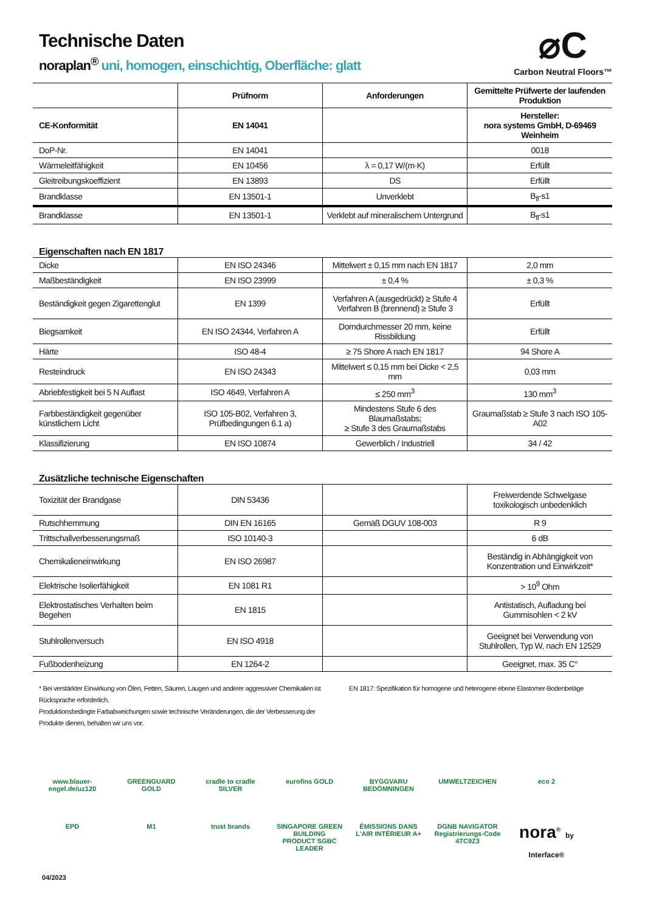Technische Daten
noraplan<sup>®</sup> uni, homogen, einschichtig, Oberfläche: glatt
⌀C
Carbon Neutral Floors™
| | Prüfnorm | Anforderungen | Gemittelte Prüfwerte der laufenden Produktion |
| --- | --- | --- | --- |
| CE-Konformität | EN 14041 | | Hersteller: nora systems GmbH, D-69469 Weinheim |
| DoP-Nr. | EN 14041 | | 0018 |
| Wärmeleitfähigkeit | EN 10456 | λ = 0,17 W/(m·K) | Erfüllt |
| Gleitreibungskoeffizient | EN 13893 | DS | Erfüllt |
| Brandklasse | EN 13501-1 | Unverklebt | B<sub>fl</sub>-s1 |
| Brandklasse | EN 13501-1 | Verklebt auf mineralischem Untergrund | B<sub>fl</sub>-s1 |
Eigenschaften nach EN 1817
| Dicke | EN ISO 24346 | Mittelwert ± 0,15 mm nach EN 1817 | 2,0 mm |
| Maßbeständigkeit | EN ISO 23999 | ± 0,4 % | ± 0,3 % |
| Beständigkeit gegen Zigarettenglut | EN 1399 | Verfahren A (ausgedrückt) ≥ Stufe 4 Verfahren B (brennend) ≥ Stufe 3 | Erfüllt |
| Biegsamkeit | EN ISO 24344, Verfahren A | Dorndurchmesser 20 mm, keine Rissbildung | Erfüllt |
| Härte | ISO 48-4 | ≥ 75 Shore A nach EN 1817 | 94 Shore A |
| Resteindruck | EN ISO 24343 | Mittelwert ≤ 0,15 mm bei Dicke < 2,5 mm | 0,03 mm |
| Abriebfestigkeit bei 5 N Auflast | ISO 4649, Verfahren A | ≤ 250 mm<sup>3</sup> | 130 mm<sup>3</sup> |
| Farbbeständigkeit gegenüber künstlichem Licht | ISO 105-B02, Verfahren 3, Prüfbedingungen 6.1 a) | Mindestens Stufe 6 des Blaumaßstabs; ≥ Stufe 3 des Graumaßstabs | Graumaßstab ≥ Stufe 3 nach ISO 105-A02 |
| Klassifizierung | EN ISO 10874 | Gewerblich / Industriell | 34 / 42 |
Zusätzliche technische Eigenschaften
| Toxizität der Brandgase | DIN 53436 | | Freiwerdende Schwelgase toxikologisch unbedenklich |
| Rutschhemmung | DIN EN 16165 | Gemäß DGUV 108-003 | R 9 |
| Trittschallverbesserungsmaß | ISO 10140-3 | | 6 dB |
| Chemikalieneinwirkung | EN ISO 26987 | | Beständig in Abhängigkeit von Konzentration und Einwirkzeit* |
| Elektrische Isolierfähigkeit | EN 1081 R1 | | > 10<sup>9</sup> Ohm |
| Elektrostatisches Verhalten beim Begehen | EN 1815 | | Antistatisch, Aufladung bei Gummisohlen < 2 kV |
| Stuhlrollenversuch | EN ISO 4918 | | Geeignet bei Verwendung von Stuhlrollen, Typ W, nach EN 12529 |
| Fußbodenheizung | EN 1264-2 | | Geeignet, max. 35 C° |
* Bei verstärkter Einwirkung von Ölen, Fetten, Säuren, Laugen und anderer aggressiver Chemikalien ist Rücksprache erforderlich.
Produktionsbedingte Farbabweichungen sowie technische Veränderungen, die der Verbesserung der Produkte dienen, behalten wir uns vor.
EN 1817: Spezifikation für homogene und heterogene ebene Elastomer-Bodenbeläge
www.blauer-engel.de/uz120 GREENGUARD GOLD cradle to cradle SILVER eurofins GOLD BYGGVARU BEDÖMNINGEN UMWELTZEICHEN eco 2
EPD M1 trust brands SINGAPORE GREEN BUILDING PRODUCT SGBC LEADER ÉMISSIONS DANS L'AIR INTÉRIEUR A+ DGNB NAVIGATOR Registrierungs-Code 4TC9Z3 nora<sup>®</sup> by Interface® 04/2023